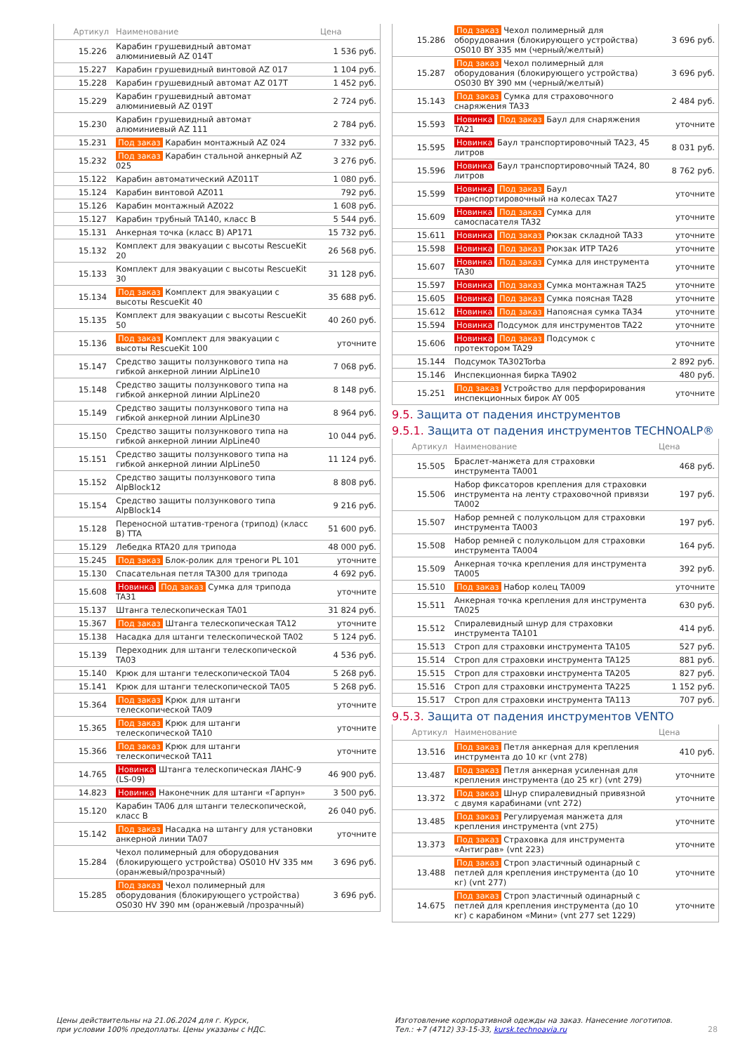| Артикул | Наименование | Цена |
| --- | --- | --- |
| 15.226 | Карабин грушевидный автомат алюминиевый AZ 014T | 1 536 руб. |
| 15.227 | Карабин грушевидный винтовой AZ 017 | 1 104 руб. |
| 15.228 | Карабин грушевидный автомат AZ 017T | 1 452 руб. |
| 15.229 | Карабин грушевидный автомат алюминиевый AZ 019T | 2 724 руб. |
| 15.230 | Карабин грушевидный автомат алюминиевый AZ 111 | 2 784 руб. |
| 15.231 | Под заказ Карабин монтажный AZ 024 | 7 332 руб. |
| 15.232 | Под заказ Карабин стальной анкерный AZ 025 | 3 276 руб. |
| 15.122 | Карабин автоматический AZ011T | 1 080 руб. |
| 15.124 | Карабин винтовой AZ011 | 792 руб. |
| 15.126 | Карабин монтажный AZ022 | 1 608 руб. |
| 15.127 | Карабин трубный TA140, класс B | 5 544 руб. |
| 15.131 | Анкерная точка (класс B) AP171 | 15 732 руб. |
| 15.132 | Комплект для эвакуации с высоты RescueKit 20 | 26 568 руб. |
| 15.133 | Комплект для эвакуации с высоты RescueKit 30 | 31 128 руб. |
| 15.134 | Под заказ Комплект для эвакуации с высоты RescueKit 40 | 35 688 руб. |
| 15.135 | Комплект для эвакуации с высоты RescueKit 50 | 40 260 руб. |
| 15.136 | Под заказ Комплект для эвакуации с высоты RescueKit 100 | уточните |
| 15.147 | Средство защиты ползункового типа на гибкой анкерной линии AlpLine10 | 7 068 руб. |
| 15.148 | Средство защиты ползункового типа на гибкой анкерной линии AlpLine20 | 8 148 руб. |
| 15.149 | Средство защиты ползункового типа на гибкой анкерной линии AlpLine30 | 8 964 руб. |
| 15.150 | Средство защиты ползункового типа на гибкой анкерной линии AlpLine40 | 10 044 руб. |
| 15.151 | Средство защиты ползункового типа на гибкой анкерной линии AlpLine50 | 11 124 руб. |
| 15.152 | Средство защиты ползункового типа AlpBlock12 | 8 808 руб. |
| 15.154 | Средство защиты ползункового типа AlpBlock14 | 9 216 руб. |
| 15.128 | Переносной штатив-тренога (трипод) (класс B) TTA | 51 600 руб. |
| 15.129 | Лебедка RTA20 для трипода | 48 000 руб. |
| 15.245 | Под заказ Блок-ролик для треноги PL 101 | уточните |
| 15.130 | Спасательная петля TA300 для трипода | 4 692 руб. |
| 15.608 | Новинка Под заказ Сумка для трипода TA31 | уточните |
| 15.137 | Штанга телескопическая TA01 | 31 824 руб. |
| 15.367 | Под заказ Штанга телескопическая TA12 | уточните |
| 15.138 | Насадка для штанги телескопической TA02 | 5 124 руб. |
| 15.139 | Переходник для штанги телескопической TA03 | 4 536 руб. |
| 15.140 | Крюк для штанги телескопической TA04 | 5 268 руб. |
| 15.141 | Крюк для штанги телескопической TA05 | 5 268 руб. |
| 15.364 | Под заказ Крюк для штанги телескопической TA09 | уточните |
| 15.365 | Под заказ Крюк для штанги телескопической TA10 | уточните |
| 15.366 | Под заказ Крюк для штанги телескопической TA11 | уточните |
| 14.765 | Новинка Штанга телескопическая ЛАНС-9 (LS-09) | 46 900 руб. |
| 14.823 | Новинка Наконечник для штанги «Гарпун» | 3 500 руб. |
| 15.120 | Карабин TA06 для штанги телескопической, класс B | 26 040 руб. |
| 15.142 | Под заказ Насадка на штангу для установки анкерной линии TA07 | уточните |
| 15.284 | Чехол полимерный для оборудования (блокирующего устройства) OS010 HV 335 мм (оранжевый/прозрачный) | 3 696 руб. |
| 15.285 | Под заказ Чехол полимерный для оборудования (блокирующего устройства) OS030 HV 390 мм (оранжевый /прозрачный) | 3 696 руб. |
| 15.286 | Под заказ Чехол полимерный для оборудования (блокирующего устройства) OS010 BY 335 мм (черный/желтый) | 3 696 руб. |
| 15.287 | Под заказ Чехол полимерный для оборудования (блокирующего устройства) OS030 BY 390 мм (черный/желтый) | 3 696 руб. |
| 15.143 | Под заказ Сумка для страховочного снаряжения TA33 | 2 484 руб. |
| 15.593 | Новинка Под заказ Баул для снаряжения TA21 | уточните |
| 15.595 | Новинка Баул транспортировочный TA23, 45 литров | 8 031 руб. |
| 15.596 | Новинка Баул транспортировочный TA24, 80 литров | 8 762 руб. |
| 15.599 | Новинка Под заказ Баул транспортировочный на колесах TA27 | уточните |
| 15.609 | Новинка Под заказ Сумка для самоспасателя TA32 | уточните |
| 15.611 | Новинка Под заказ Рюкзак складной TA33 | уточните |
| 15.598 | Новинка Под заказ Рюкзак ИТР TA26 | уточните |
| 15.607 | Новинка Под заказ Сумка для инструмента TA30 | уточните |
| 15.597 | Новинка Под заказ Сумка монтажная TA25 | уточните |
| 15.605 | Новинка Под заказ Сумка поясная TA28 | уточните |
| 15.612 | Новинка Под заказ Напоясная сумка TA34 | уточните |
| 15.594 | Новинка Подсумок для инструментов TA22 | уточните |
| 15.606 | Новинка Под заказ Подсумок с протектором TA29 | уточните |
| 15.144 | Подсумок TA302Torba | 2 892 руб. |
| 15.146 | Инспекционная бирка TA902 | 480 руб. |
| 15.251 | Под заказ Устройство для перфорирования инспекционных бирок AY 005 | уточните |
9.5. Защита от падения инструментов
9.5.1. Защита от падения инструментов TECHNOALP®
| Артикул | Наименование | Цена |
| --- | --- | --- |
| 15.505 | Браслет-манжета для страховки инструмента TA001 | 468 руб. |
| 15.506 | Набор фиксаторов крепления для страховки инструмента на ленту страховочной привязи TA002 | 197 руб. |
| 15.507 | Набор ремней с полукольцом для страховки инструмента TA003 | 197 руб. |
| 15.508 | Набор ремней с полукольцом для страховки инструмента TA004 | 164 руб. |
| 15.509 | Анкерная точка крепления для инструмента TA005 | 392 руб. |
| 15.510 | Под заказ Набор колец TA009 | уточните |
| 15.511 | Анкерная точка крепления для инструмента TA025 | 630 руб. |
| 15.512 | Спиралевидный шнур для страховки инструмента TA101 | 414 руб. |
| 15.513 | Строп для страховки инструмента TA105 | 527 руб. |
| 15.514 | Строп для страховки инструмента TA125 | 881 руб. |
| 15.515 | Строп для страховки инструмента TA205 | 827 руб. |
| 15.516 | Строп для страховки инструмента TA225 | 1 152 руб. |
| 15.517 | Строп для страховки инструмента TA113 | 707 руб. |
9.5.3. Защита от падения инструментов VENTO
| Артикул | Наименование | Цена |
| --- | --- | --- |
| 13.516 | Под заказ Петля анкерная для крепления инструмента до 10 кг (vnt 278) | 410 руб. |
| 13.487 | Под заказ Петля анкерная усиленная для крепления инструмента (до 25 кг) (vnt 279) | уточните |
| 13.372 | Под заказ Шнур спиралевидный привязной с двумя карабинами (vnt 272) | уточните |
| 13.485 | Под заказ Регулируемая манжета для крепления инструмента (vnt 275) | уточните |
| 13.373 | Под заказ Страховка для инструмента «Антиграв» (vnt 223) | уточните |
| 13.488 | Под заказ Строп эластичный одинарный с петлей для крепления инструмента (до 10 кг) (vnt 277) | уточните |
| 14.675 | Под заказ Строп эластичный одинарный с петлей для крепления инструмента (до 10 кг) с карабином «Мини» (vnt 277 set 1229) | уточните |
Цены действительны на 21.06.2024 для г. Курск,
при условии 100% предоплаты. Цены указаны с НДС.
Изготовление корпоративной одежды на заказ. Нанесение логотипов.
Тел.: +7 (4712) 33-15-33, kursk.technoavia.ru
28